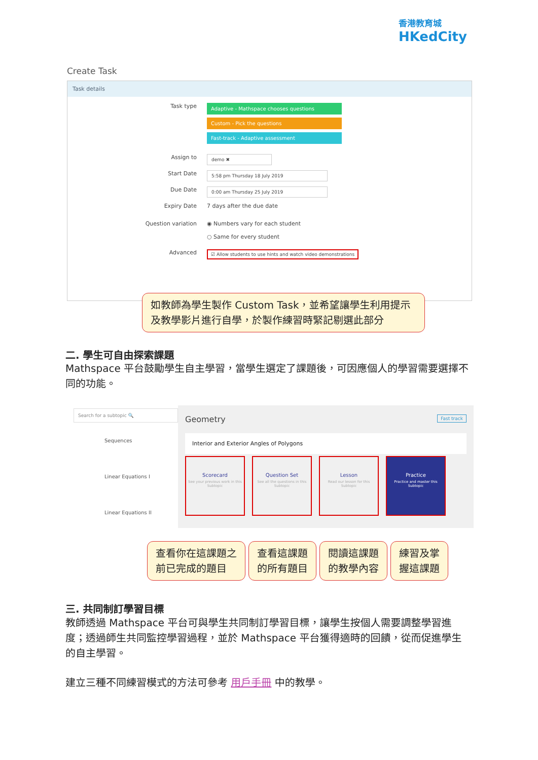香港教育城
HKedCity
Create Task
Task details
Task type
Adaptive - Mathspace chooses questions
Custom - Pick the questions
Fast-track - Adaptive assessment
Assign to
demo ✖
Start Date
5:58 pm Thursday 18 July 2019
Due Date
0:00 am Thursday 25 July 2019
Expiry Date 7 days after the due date
Question variation ◉ Numbers vary for each student
○ Same for every student
Advanced
☑ Allow students to use hints and watch video demonstrations
如教師為學生製作 Custom Task，並希望讓學生利用提示及教學影片進行自學，於製作練習時緊記剔選此部分
二. 學生可自由探索課題
Mathspace 平台鼓勵學生自主學習，當學生選定了課題後，可因應個人的學習需要選擇不同的功能。
Search for a subtopic 🔍
Sequences
Linear Equations I
Linear Equations II
Geometry Fast track
Interior and Exterior Angles of Polygons
Scorecard
See your previous work in this Subtopic
Question Set
See all the questions in this Subtopic
Lesson
Read our lesson for this Subtopic
Practice
Practice and master this Subtopic
查看你在這課題之
前已完成的題目
查看這課題
的所有題目
閱讀這課題
的教學內容
練習及掌
握這課題
三. 共同制訂學習目標
教師透過 Mathspace 平台可與學生共同制訂學習目標，讓學生按個人需要調整學習進度；透過師生共同監控學習過程，並於 Mathspace 平台獲得適時的回饋，從而促進學生的自主學習。
建立三種不同練習模式的方法可參考 用戶手冊 中的教學。